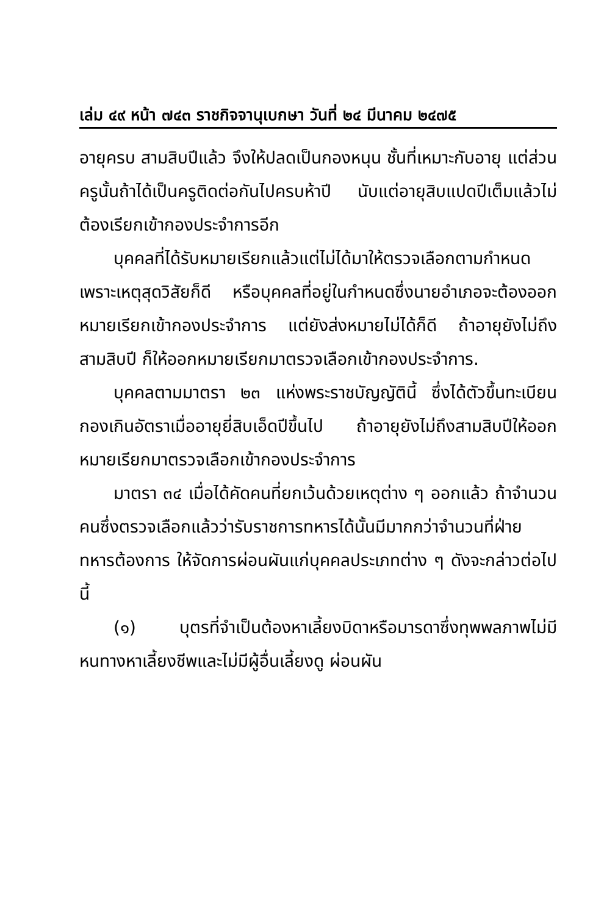เล่ม ๔๙ หน้า ๗๔๓ ราชกิจจานุเบกษา วันที่ ๒๔ มีนาคม ๒๔๗๕
อายุครบ สามสิบปีแล้ว จึงให้ปลดเป็นกองหนุน ชั้นที่เหมาะกับอายุ แต่ส่วนครูนั้นถ้าได้เป็นครูติดต่อกันไปครบห้าปี นับแต่อายุสิบแปดปีเต็มแล้วไม่ต้องเรียกเข้ากองประจำการอีก
บุคคลที่ได้รับหมายเรียกแล้วแต่ไม่ได้มาให้ตรวจเลือกตามกำหนดเพราะเหตุสุดวิสัยก็ดี หรือบุคคลที่อยู่ในกำหนดซึ่งนายอำเภอจะต้องออกหมายเรียกเข้ากองประจำการ แต่ยังส่งหมายไม่ได้ก็ดี ถ้าอายุยังไม่ถึงสามสิบปี ก็ให้ออกหมายเรียกมาตรวจเลือกเข้ากองประจำการ.
บุคคลตามมาตรา ๒๓ แห่งพระราชบัญญัตินี้ ซึ่งได้ตัวขึ้นทะเบียนกองเกินอัตราเมื่ออายุยี่สิบเอ็ดปีขึ้นไป ถ้าอายุยังไม่ถึงสามสิบปีให้ออกหมายเรียกมาตรวจเลือกเข้ากองประจำการ
มาตรา ๓๔ เมื่อได้คัดคนที่ยกเว้นด้วยเหตุต่าง ๆ ออกแล้ว ถ้าจำนวนคนซึ่งตรวจเลือกแล้วว่ารับราชการทหารได้นั้นมีมากกว่าจำนวนที่ฝ่ายทหารต้องการ ให้จัดการผ่อนผันแก่บุคคลประเภทต่าง ๆ ดังจะกล่าวต่อไปนี้
(๑) บุตรที่จำเป็นต้องหาเลี้ยงบิดาหรือมารดาซึ่งทุพพลภาพไม่มีหนทางหาเลี้ยงชีพและไม่มีผู้อื่นเลี้ยงดู ผ่อนผัน